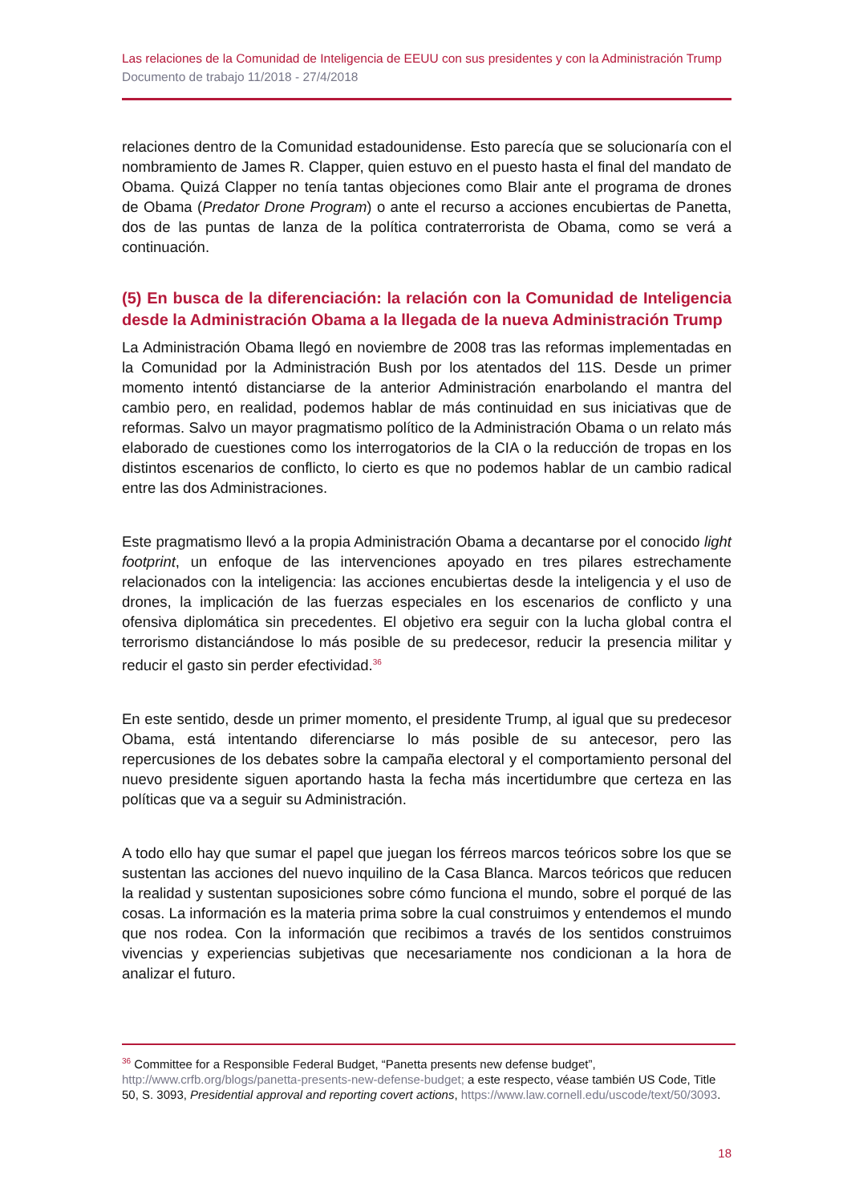Las relaciones de la Comunidad de Inteligencia de EEUU con sus presidentes y con la Administración Trump
Documento de trabajo 11/2018 - 27/4/2018
relaciones dentro de la Comunidad estadounidense. Esto parecía que se solucionaría con el nombramiento de James R. Clapper, quien estuvo en el puesto hasta el final del mandato de Obama. Quizá Clapper no tenía tantas objeciones como Blair ante el programa de drones de Obama (Predator Drone Program) o ante el recurso a acciones encubiertas de Panetta, dos de las puntas de lanza de la política contraterrorista de Obama, como se verá a continuación.
(5) En busca de la diferenciación: la relación con la Comunidad de Inteligencia desde la Administración Obama a la llegada de la nueva Administración Trump
La Administración Obama llegó en noviembre de 2008 tras las reformas implementadas en la Comunidad por la Administración Bush por los atentados del 11S. Desde un primer momento intentó distanciarse de la anterior Administración enarbolando el mantra del cambio pero, en realidad, podemos hablar de más continuidad en sus iniciativas que de reformas. Salvo un mayor pragmatismo político de la Administración Obama o un relato más elaborado de cuestiones como los interrogatorios de la CIA o la reducción de tropas en los distintos escenarios de conflicto, lo cierto es que no podemos hablar de un cambio radical entre las dos Administraciones.
Este pragmatismo llevó a la propia Administración Obama a decantarse por el conocido light footprint, un enfoque de las intervenciones apoyado en tres pilares estrechamente relacionados con la inteligencia: las acciones encubiertas desde la inteligencia y el uso de drones, la implicación de las fuerzas especiales en los escenarios de conflicto y una ofensiva diplomática sin precedentes. El objetivo era seguir con la lucha global contra el terrorismo distanciándose lo más posible de su predecesor, reducir la presencia militar y reducir el gasto sin perder efectividad.<sup>36</sup>
En este sentido, desde un primer momento, el presidente Trump, al igual que su predecesor Obama, está intentando diferenciarse lo más posible de su antecesor, pero las repercusiones de los debates sobre la campaña electoral y el comportamiento personal del nuevo presidente siguen aportando hasta la fecha más incertidumbre que certeza en las políticas que va a seguir su Administración.
A todo ello hay que sumar el papel que juegan los férreos marcos teóricos sobre los que se sustentan las acciones del nuevo inquilino de la Casa Blanca. Marcos teóricos que reducen la realidad y sustentan suposiciones sobre cómo funciona el mundo, sobre el porqué de las cosas. La información es la materia prima sobre la cual construimos y entendemos el mundo que nos rodea. Con la información que recibimos a través de los sentidos construimos vivencias y experiencias subjetivas que necesariamente nos condicionan a la hora de analizar el futuro.
<sup>36</sup> Committee for a Responsible Federal Budget, “Panetta presents new defense budget”, http://www.crfb.org/blogs/panetta-presents-new-defense-budget; a este respecto, véase también US Code, Title 50, S. 3093, Presidential approval and reporting covert actions, https://www.law.cornell.edu/uscode/text/50/3093.
18